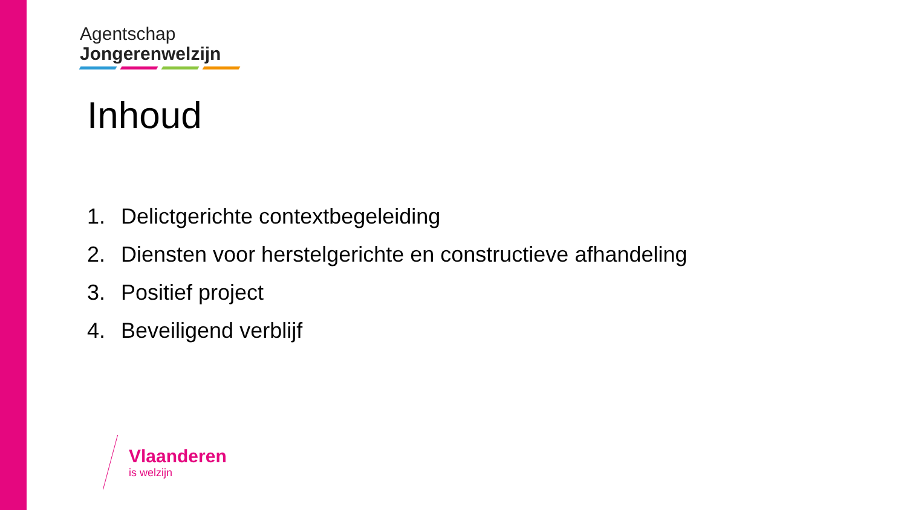Agentschap
Jongerenwelzijn
Inhoud
1. Delictgerichte contextbegeleiding
2. Diensten voor herstelgerichte en constructieve afhandeling
3. Positief project
4. Beveiligend verblijf
Vlaanderen
is welzijn